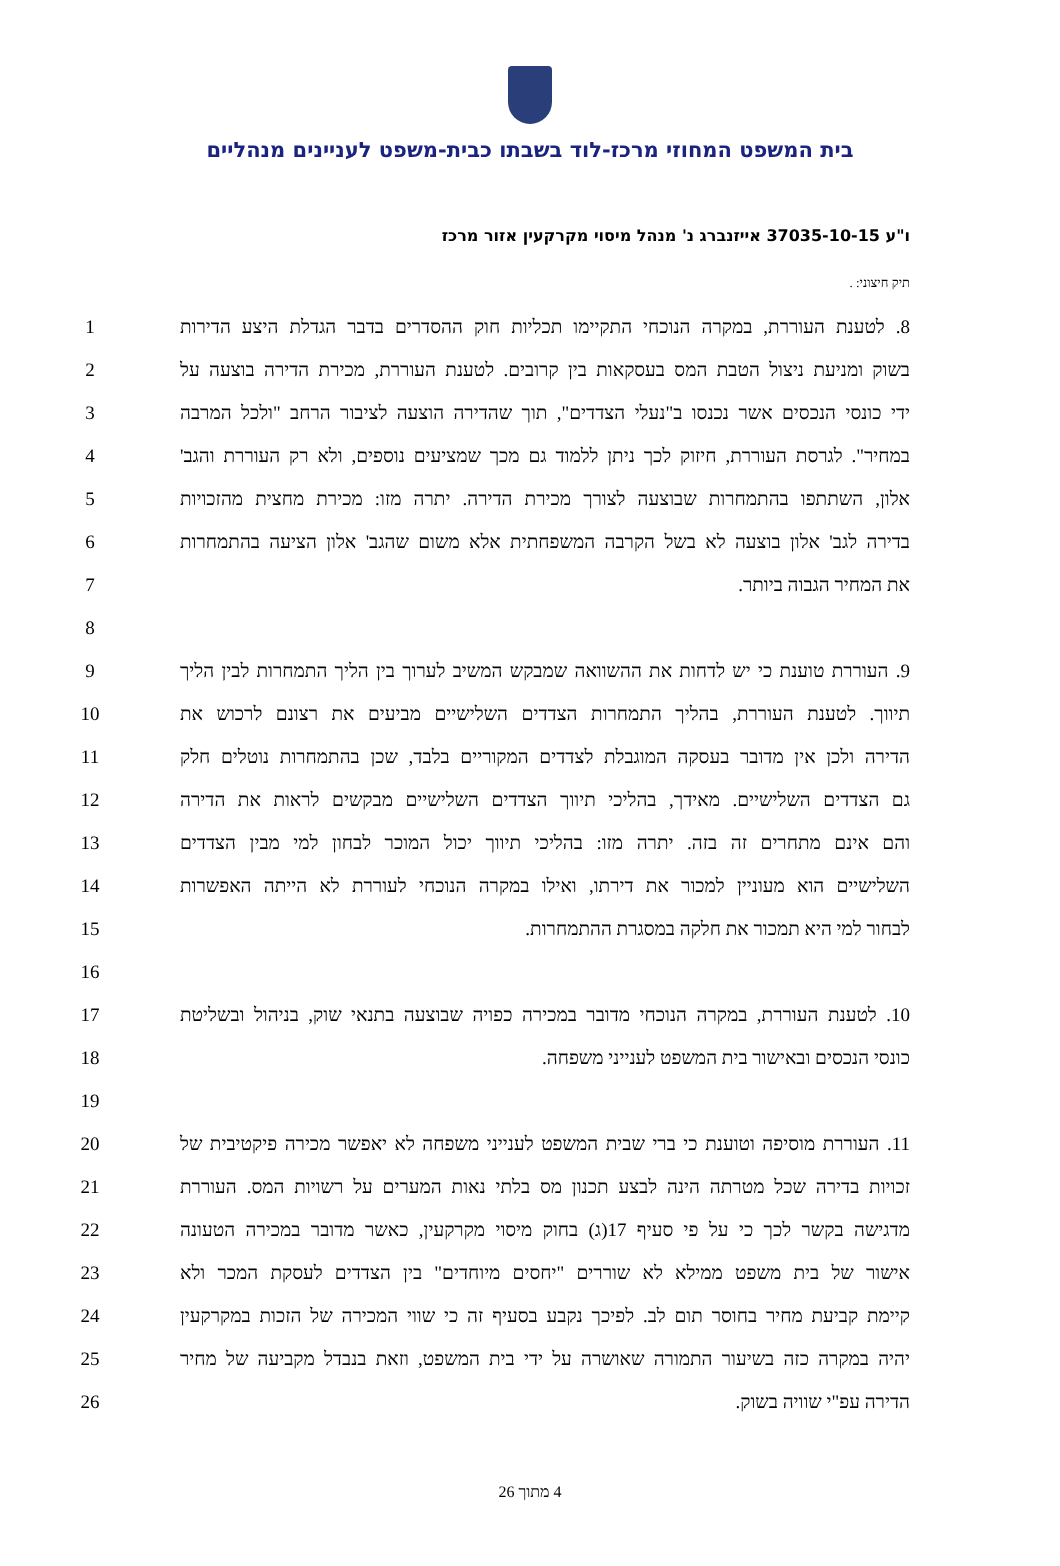בית המשפט המחוזי מרכז-לוד בשבתו כבית-משפט לעניינים מנהליים
ו"ע 37035-10-15 אייזנברג נ' מנהל מיסוי מקרקעין אזור מרכז
תיק חיצוני: .
8. לטענת העוררת, במקרה הנוכחי התקיימו תכליות חוק ההסדרים בדבר הגדלת היצע הדירות 1
בשוק ומניעת ניצול הטבת המס בעסקאות בין קרובים. לטענת העוררת, מכירת הדירה בוצעה על 2
ידי כונסי הנכסים אשר נכנסו ב"נעלי הצדדים", תוך שהדירה הוצעה לציבור הרחב "ולכל המרבה 3
במחיר". לגרסת העוררת, חיזוק לכך ניתן ללמוד גם מכך שמציעים נוספים, ולא רק העוררת והגב' 4
אלון, השתתפו בהתמחרות שבוצעה לצורך מכירת הדירה. יתרה מזו: מכירת מחצית מהזכויות 5
בדירה לגב' אלון בוצעה לא בשל הקרבה המשפחתית אלא משום שהגב' אלון הציעה בהתמחרות 6
את המחיר הגבוה ביותר. 7
8
9. העוררת טוענת כי יש לדחות את ההשוואה שמבקש המשיב לערוך בין הליך התמחרות לבין הליך 9
תיווך. לטענת העוררת, בהליך התמחרות הצדדים השלישיים מביעים את רצונם לרכוש את 10
הדירה ולכן אין מדובר בעסקה המוגבלת לצדדים המקוריים בלבד, שכן בהתמחרות נוטלים חלק 11
גם הצדדים השלישיים. מאידך, בהליכי תיווך הצדדים השלישיים מבקשים לראות את הדירה 12
והם אינם מתחרים זה בזה. יתרה מזו: בהליכי תיווך יכול המוכר לבחון למי מבין הצדדים 13
השלישיים הוא מעוניין למכור את דירתו, ואילו במקרה הנוכחי לעוררת לא הייתה האפשרות 14
לבחור למי היא תמכור את חלקה במסגרת ההתמחרות. 15
16
10. לטענת העוררת, במקרה הנוכחי מדובר במכירה כפויה שבוצעה בתנאי שוק, בניהול ובשליטת 17
כונסי הנכסים ובאישור בית המשפט לענייני משפחה. 18
19
11. העוררת מוסיפה וטוענת כי ברי שבית המשפט לענייני משפחה לא יאפשר מכירה פיקטיבית של 20
זכויות בדירה שכל מטרתה הינה לבצע תכנון מס בלתי נאות המערים על רשויות המס. העוררת 21
מדגישה בקשר לכך כי על פי סעיף 17(ג) בחוק מיסוי מקרקעין, כאשר מדובר במכירה הטעונה 22
אישור של בית משפט ממילא לא שוררים "יחסים מיוחדים" בין הצדדים לעסקת המכר ולא 23
קיימת קביעת מחיר בחוסר תום לב. לפיכך נקבע בסעיף זה כי שווי המכירה של הזכות במקרקעין 24
יהיה במקרה כזה בשיעור התמורה שאושרה על ידי בית המשפט, וזאת בנבדל מקביעה של מחיר 25
הדירה עפ"י שוויה בשוק. 26
4 מתוך 26